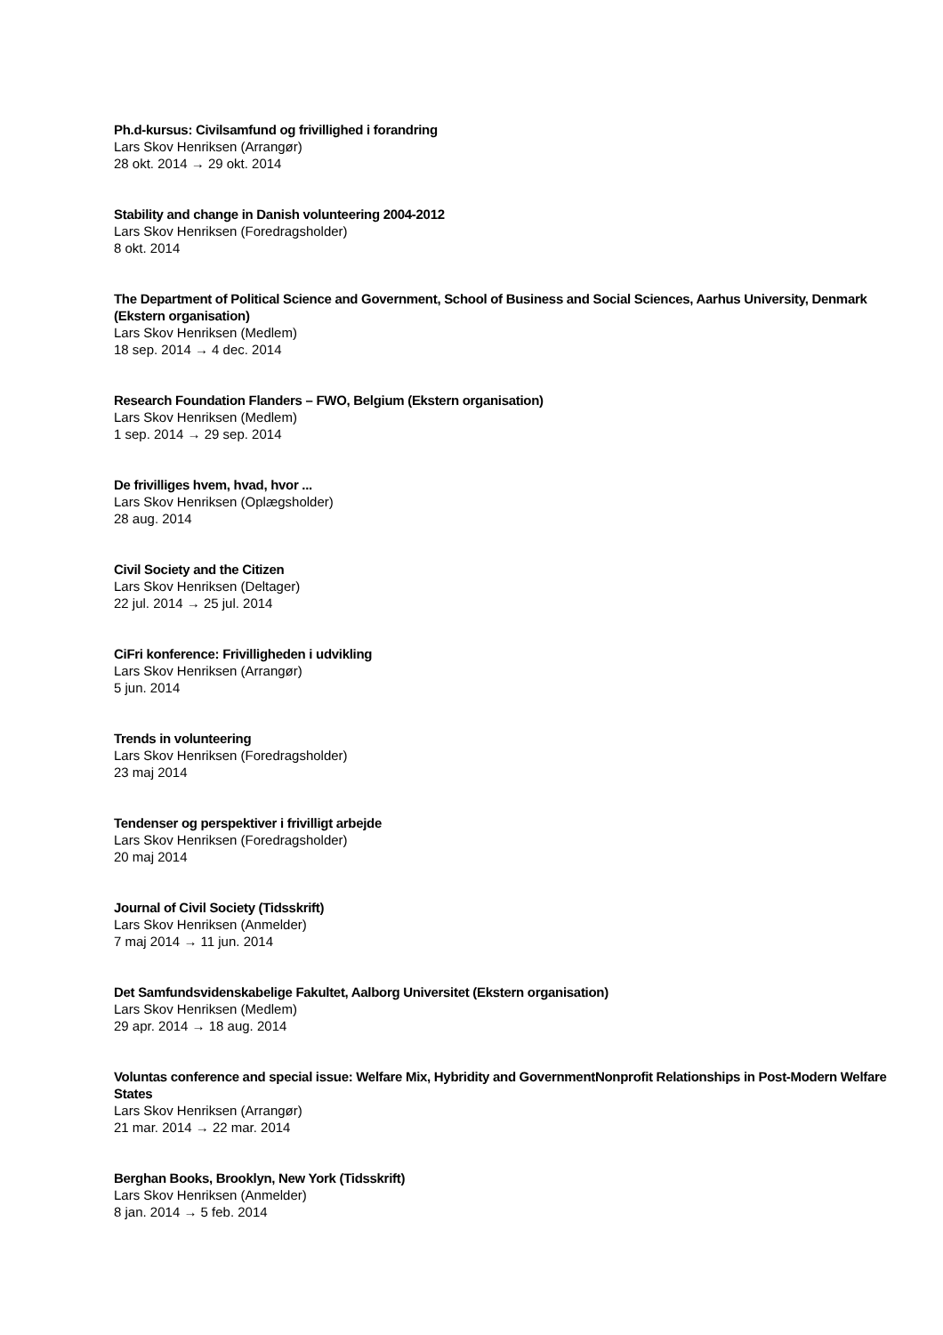Ph.d-kursus: Civilsamfund og frivillighed i forandring
Lars Skov Henriksen (Arrangør)
28 okt. 2014 → 29 okt. 2014
Stability and change in Danish volunteering 2004-2012
Lars Skov Henriksen (Foredragsholder)
8 okt. 2014
The Department of Political Science and Government, School of Business and Social Sciences, Aarhus University, Denmark (Ekstern organisation)
Lars Skov Henriksen (Medlem)
18 sep. 2014 → 4 dec. 2014
Research Foundation Flanders – FWO, Belgium (Ekstern organisation)
Lars Skov Henriksen (Medlem)
1 sep. 2014 → 29 sep. 2014
De frivilliges hvem, hvad, hvor ...
Lars Skov Henriksen (Oplægsholder)
28 aug. 2014
Civil Society and the Citizen
Lars Skov Henriksen (Deltager)
22 jul. 2014 → 25 jul. 2014
CiFri konference: Frivilligheden i udvikling
Lars Skov Henriksen (Arrangør)
5 jun. 2014
Trends in volunteering
Lars Skov Henriksen (Foredragsholder)
23 maj 2014
Tendenser og perspektiver i frivilligt arbejde
Lars Skov Henriksen (Foredragsholder)
20 maj 2014
Journal of Civil Society (Tidsskrift)
Lars Skov Henriksen (Anmelder)
7 maj 2014 → 11 jun. 2014
Det Samfundsvidenskabelige Fakultet, Aalborg Universitet (Ekstern organisation)
Lars Skov Henriksen (Medlem)
29 apr. 2014 → 18 aug. 2014
Voluntas conference and special issue: Welfare Mix, Hybridity and GovernmentNonprofit Relationships in Post-Modern Welfare States
Lars Skov Henriksen (Arrangør)
21 mar. 2014 → 22 mar. 2014
Berghan Books, Brooklyn, New York (Tidsskrift)
Lars Skov Henriksen (Anmelder)
8 jan. 2014 → 5 feb. 2014